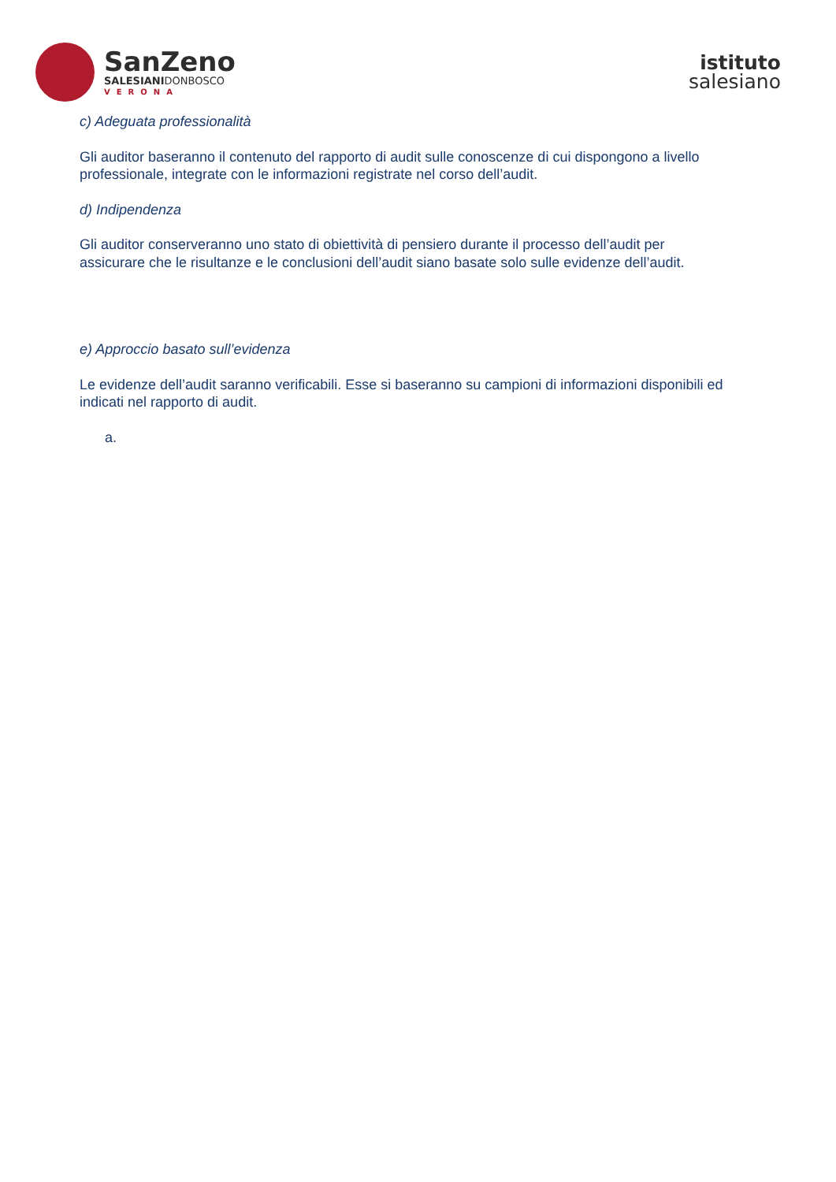SanZeno
SALESIANIDONBOSCO
VERONA
istituto
salesiano
c) Adeguata professionalità
Gli auditor baseranno il contenuto del rapporto di audit sulle conoscenze di cui dispongono a livello professionale, integrate con le informazioni registrate nel corso dell’audit.
d) Indipendenza
Gli auditor conserveranno uno stato di obiettività di pensiero durante il processo dell’audit per assicurare che le risultanze e le conclusioni dell’audit siano basate solo sulle evidenze dell’audit.
e) Approccio basato sull’evidenza
Le evidenze dell’audit saranno verificabili. Esse si baseranno su campioni di informazioni disponibili ed indicati nel rapporto di audit.
a.